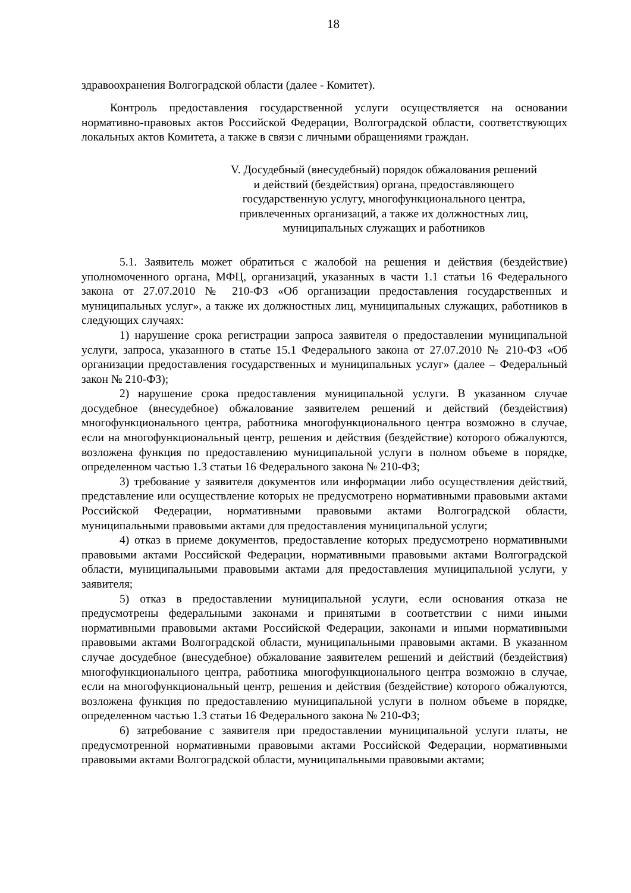18
здравоохранения Волгоградской области (далее - Комитет).
Контроль предоставления государственной услуги осуществляется на основании нормативно-правовых актов Российской Федерации, Волгоградской области, соответствующих локальных актов Комитета, а также в связи с личными обращениями граждан.
V. Досудебный (внесудебный) порядок обжалования решений
и действий (бездействия) органа, предоставляющего
государственную услугу, многофункционального центра,
привлеченных организаций, а также их должностных лиц,
муниципальных служащих и работников
5.1. Заявитель может обратиться с жалобой на решения и действия (бездействие) уполномоченного органа, МФЦ, организаций, указанных в части 1.1 статьи 16 Федерального закона от 27.07.2010 № 210-ФЗ «Об организации предоставления государственных и муниципальных услуг», а также их должностных лиц, муниципальных служащих, работников в следующих случаях:
1) нарушение срока регистрации запроса заявителя о предоставлении муниципальной услуги, запроса, указанного в статье 15.1 Федерального закона от 27.07.2010 № 210-ФЗ «Об организации предоставления государственных и муниципальных услуг» (далее – Федеральный закон № 210-ФЗ);
2) нарушение срока предоставления муниципальной услуги. В указанном случае досудебное (внесудебное) обжалование заявителем решений и действий (бездействия) многофункционального центра, работника многофункционального центра возможно в случае, если на многофункциональный центр, решения и действия (бездействие) которого обжалуются, возложена функция по предоставлению муниципальной услуги в полном объеме в порядке, определенном частью 1.3 статьи 16 Федерального закона № 210-ФЗ;
3) требование у заявителя документов или информации либо осуществления действий, представление или осуществление которых не предусмотрено нормативными правовыми актами Российской Федерации, нормативными правовыми актами Волгоградской области, муниципальными правовыми актами для предоставления муниципальной услуги;
4) отказ в приеме документов, предоставление которых предусмотрено нормативными правовыми актами Российской Федерации, нормативными правовыми актами Волгоградской области, муниципальными правовыми актами для предоставления муниципальной услуги, у заявителя;
5) отказ в предоставлении муниципальной услуги, если основания отказа не предусмотрены федеральными законами и принятыми в соответствии с ними иными нормативными правовыми актами Российской Федерации, законами и иными нормативными правовыми актами Волгоградской области, муниципальными правовыми актами. В указанном случае досудебное (внесудебное) обжалование заявителем решений и действий (бездействия) многофункционального центра, работника многофункционального центра возможно в случае, если на многофункциональный центр, решения и действия (бездействие) которого обжалуются, возложена функция по предоставлению муниципальной услуги в полном объеме в порядке, определенном частью 1.3 статьи 16 Федерального закона № 210-ФЗ;
6) затребование с заявителя при предоставлении муниципальной услуги платы, не предусмотренной нормативными правовыми актами Российской Федерации, нормативными правовыми актами Волгоградской области, муниципальными правовыми актами;